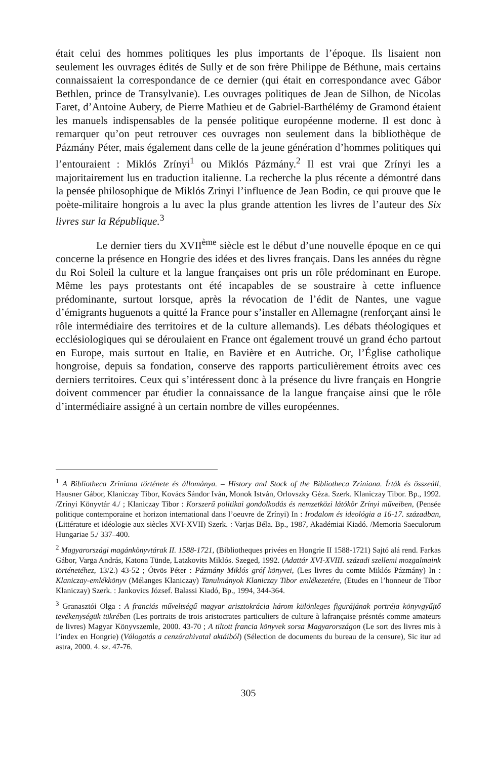était celui des hommes politiques les plus importants de l’époque. Ils lisaient non seulement les ouvrages édités de Sully et de son frère Philippe de Béthune, mais certains connaissaient la correspondance de ce dernier (qui était en correspondance avec Gábor Bethlen, prince de Transylvanie). Les ouvrages politiques de Jean de Silhon, de Nicolas Faret, d’Antoine Aubery, de Pierre Mathieu et de Gabriel-Barthélémy de Gramond étaient les manuels indispensables de la pensée politique européenne moderne. Il est donc à remarquer qu’on peut retrouver ces ouvrages non seulement dans la bibliothèque de Pázmány Péter, mais également dans celle de la jeune génération d’hommes politiques qui l’entouraient : Miklós Zrínyi<sup>1</sup> ou Miklós Pázmány.<sup>2</sup> Il est vrai que Zrínyi les a majoritairement lus en traduction italienne. La recherche la plus récente a démontré dans la pensée philosophique de Miklós Zrinyi l’influence de Jean Bodin, ce qui prouve que le poète-militaire hongrois a lu avec la plus grande attention les livres de l’auteur des Six livres sur la République.<sup>3</sup>
Le dernier tiers du XVII<sup>ème</sup> siècle est le début d’une nouvelle époque en ce qui concerne la présence en Hongrie des idées et des livres français. Dans les années du règne du Roi Soleil la culture et la langue françaises ont pris un rôle prédominant en Europe. Même les pays protestants ont été incapables de se soustraire à cette influence prédominante, surtout lorsque, après la révocation de l’édit de Nantes, une vague d’émigrants huguenots a quitté la France pour s’installer en Allemagne (renforçant ainsi le rôle intermédiaire des territoires et de la culture allemands). Les débats théologiques et ecclésiologiques qui se déroulaient en France ont également trouvé un grand écho partout en Europe, mais surtout en Italie, en Bavière et en Autriche. Or, l’Église catholique hongroise, depuis sa fondation, conserve des rapports particulièrement étroits avec ces derniers territoires. Ceux qui s’intéressent donc à la présence du livre français en Hongrie doivent commencer par étudier la connaissance de la langue française ainsi que le rôle d’intermédiaire assigné à un certain nombre de villes européennes.
<sup>1</sup> A Bibliotheca Zriniana története és állománya. – History and Stock of the Bibliotheca Zriniana. Írták és összeáll, Hausner Gábor, Klaniczay Tibor, Kovács Sándor Iván, Monok István, Orlovszky Géza. Szerk. Klaniczay Tibor. Bp., 1992. /Zrínyi Könyvtár 4./ ; Klaniczay Tibor : Korszerű politikai gondolkodás és nemzetközi látókör Zrínyi műveiben, (Pensée politique contemporaine et horizon international dans l’oeuvre de Zrínyi) In : Irodalom és ideológia a 16-17. században, (Littérature et idéologie aux siècles XVI-XVII) Szerk. : Varjas Béla. Bp., 1987, Akadémiai Kiadó. /Memoria Saeculorum Hungariae 5./ 337–400.
<sup>2</sup> Magyarországi magánkönyvtárak II. 1588-1721, (Bibliotheques privées en Hongrie II 1588-1721) Sajtó alá rend. Farkas Gábor, Varga András, Katona Tünde, Latzkovits Miklós. Szeged, 1992. (Adattár XVI-XVIII. századi szellemi mozgalmaink történetéhez, 13/2.) 43-52 ; Ötvös Péter : Pázmány Miklós gróf könyvei, (Les livres du comte Miklós Pázmány) In : Klaniczay-emlékkönyv (Mélanges Klaniczay) Tanulmányok Klaniczay Tibor emlékezetére, (Etudes en l’honneur de Tibor Klaniczay) Szerk. : Jankovics József. Balassi Kiadó, Bp., 1994, 344-364.
<sup>3</sup> Granasztói Olga : A franciás műveltségű magyar arisztokrácia három különleges figurájának portréja könyvgyűjtő tevékenységük tükrében (Les portraits de trois aristocrates particuliers de culture à lafrançaise présntés comme amateurs de livres) Magyar Könyvszemle, 2000. 43-70 ; A tiltott francia könyvek sorsa Magyarországon (Le sort des livres mis à l’index en Hongrie) (Válogatás a cenzúrahivatal aktáiból) (Sélection de documents du bureau de la censure), Sic itur ad astra, 2000. 4. sz. 47-76.
305